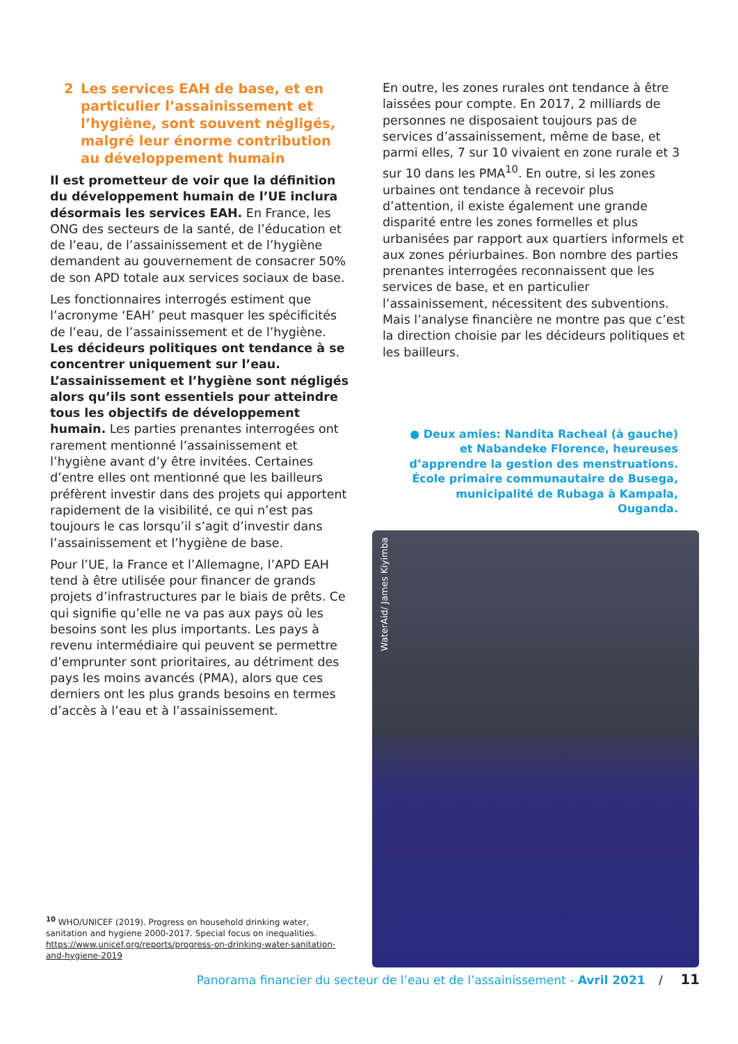2 Les services EAH de base, et en particulier l’assainissement et l’hygiène, sont souvent négligés, malgré leur énorme contribution au développement humain
Il est prometteur de voir que la définition du développement humain de l’UE inclura désormais les services EAH. En France, les ONG des secteurs de la santé, de l’éducation et de l’eau, de l’assainissement et de l’hygiène demandent au gouvernement de consacrer 50% de son APD totale aux services sociaux de base.
Les fonctionnaires interrogés estiment que l’acronyme ‘EAH’ peut masquer les spécificités de l’eau, de l’assainissement et de l’hygiène. Les décideurs politiques ont tendance à se concentrer uniquement sur l’eau. L’assainissement et l’hygiène sont négligés alors qu’ils sont essentiels pour atteindre tous les objectifs de développement humain. Les parties prenantes interrogées ont rarement mentionné l’assainissement et l’hygiène avant d’y être invitées. Certaines d’entre elles ont mentionné que les bailleurs préfèrent investir dans des projets qui apportent rapidement de la visibilité, ce qui n’est pas toujours le cas lorsqu’il s’agit d’investir dans l’assainissement et l’hygiène de base.
Pour l’UE, la France et l’Allemagne, l’APD EAH tend à être utilisée pour financer de grands projets d’infrastructures par le biais de prêts. Ce qui signifie qu’elle ne va pas aux pays où les besoins sont les plus importants. Les pays à revenu intermédiaire qui peuvent se permettre d’emprunter sont prioritaires, au détriment des pays les moins avancés (PMA), alors que ces derniers ont les plus grands besoins en termes d’accès à l’eau et à l’assainissement.
<sup>10</sup> WHO/UNICEF (2019). Progress on household drinking water, sanitation and hygiene 2000-2017. Special focus on inequalities. https://www.unicef.org/reports/progress-on-drinking-water-sanitation-and-hygiene-2019
En outre, les zones rurales ont tendance à être laissées pour compte. En 2017, 2 milliards de personnes ne disposaient toujours pas de services d’assainissement, même de base, et parmi elles, 7 sur 10 vivaient en zone rurale et 3 sur 10 dans les PMA<sup>10</sup>. En outre, si les zones urbaines ont tendance à recevoir plus d’attention, il existe également une grande disparité entre les zones formelles et plus urbanisées par rapport aux quartiers informels et aux zones périurbaines. Bon nombre des parties prenantes interrogées reconnaissent que les services de base, et en particulier l’assainissement, nécessitent des subventions. Mais l’analyse financière ne montre pas que c’est la direction choisie par les décideurs politiques et les bailleurs.
● Deux amies: Nandita Racheal (à gauche) et Nabandeke Florence, heureuses d’apprendre la gestion des menstruations. École primaire communautaire de Busega, municipalité de Rubaga à Kampala, Ouganda.
WaterAid/ James Kiyimba
Panorama financier du secteur de l’eau et de l’assainissement - Avril 2021 / 11